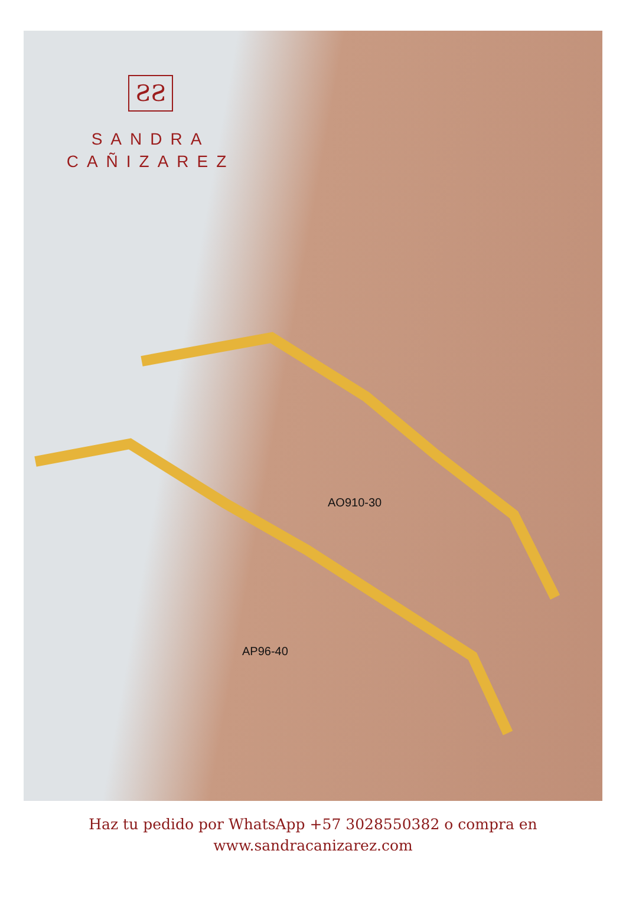ƧƧ
SANDRA
CAÑIZAREZ
AO910-30
AP96-40
Haz tu pedido por WhatsApp +57 3028550382 o compra en
www.sandracanizarez.com